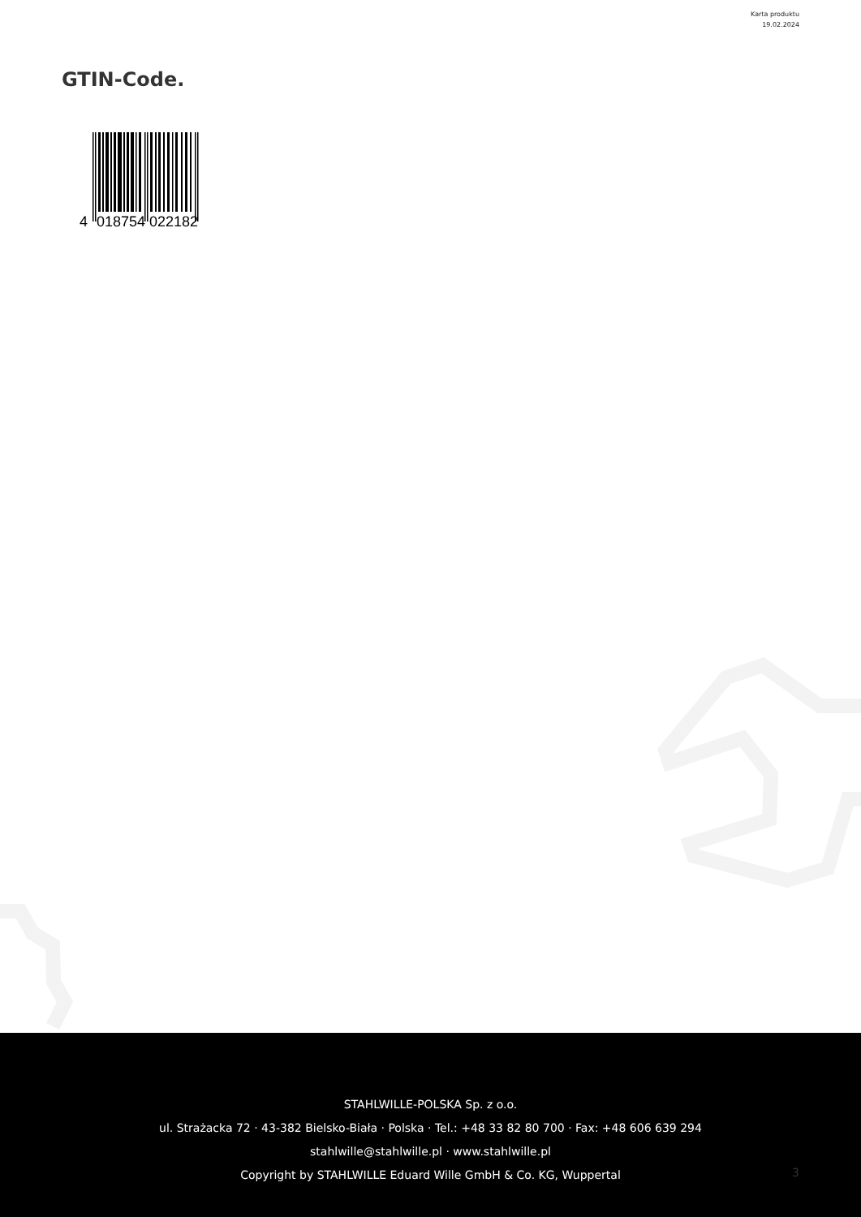Karta produktu
19.02.2024
GTIN-Code.
4
018754
022182
STAHLWILLE-POLSKA Sp. z o.o.
ul. Strażacka 72 · 43-382 Bielsko-Biała · Polska · Tel.: +48 33 82 80 700 · Fax: +48 606 639 294
stahlwille@stahlwille.pl · www.stahlwille.pl
Copyright by STAHLWILLE Eduard Wille GmbH & Co. KG, Wuppertal
3